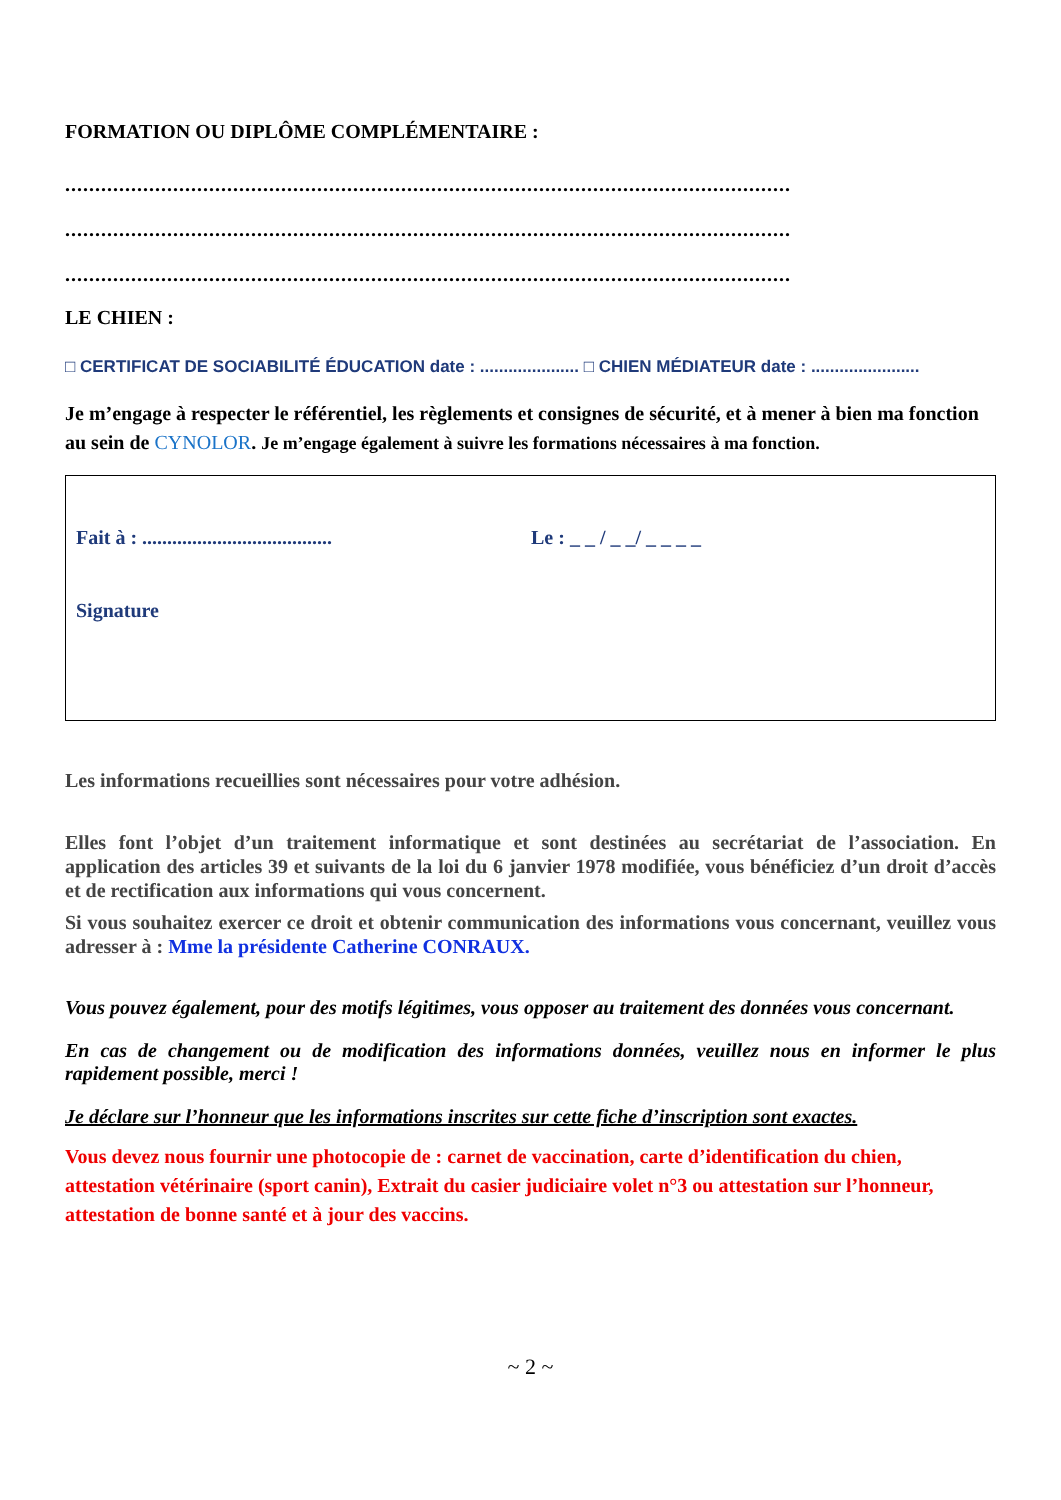FORMATION OU DIPLÔME COMPLÉMENTAIRE :
.........................................................................................................................
.........................................................................................................................
.........................................................................................................................
LE CHIEN :
□ CERTIFICAT DE SOCIABILITÉ ÉDUCATION date : ..................... □ CHIEN MÉDIATEUR date : .......................
Je m’engage à respecter le référentiel, les règlements et consignes de sécurité, et à mener à bien ma fonction au sein de CYNOLOR. Je m’engage également à suivre les formations nécessaires à ma fonction.
Fait à : ...................................... Le : _ _ / _ _/ _ _ _ _
Signature
Les informations recueillies sont nécessaires pour votre adhésion.
Elles font l’objet d’un traitement informatique et sont destinées au secrétariat de l’association. En application des articles 39 et suivants de la loi du 6 janvier 1978 modifiée, vous bénéficiez d’un droit d’accès et de rectification aux informations qui vous concernent.
Si vous souhaitez exercer ce droit et obtenir communication des informations vous concernant, veuillez vous adresser à : Mme la présidente Catherine CONRAUX.
Vous pouvez également, pour des motifs légitimes, vous opposer au traitement des données vous concernant.
En cas de changement ou de modification des informations données, veuillez nous en informer le plus rapidement possible, merci !
Je déclare sur l’honneur que les informations inscrites sur cette fiche d’inscription sont exactes.
Vous devez nous fournir une photocopie de : carnet de vaccination, carte d’identification du chien, attestation vétérinaire (sport canin), Extrait du casier judiciaire volet n°3 ou attestation sur l’honneur, attestation de bonne santé et à jour des vaccins.
~ 2 ~